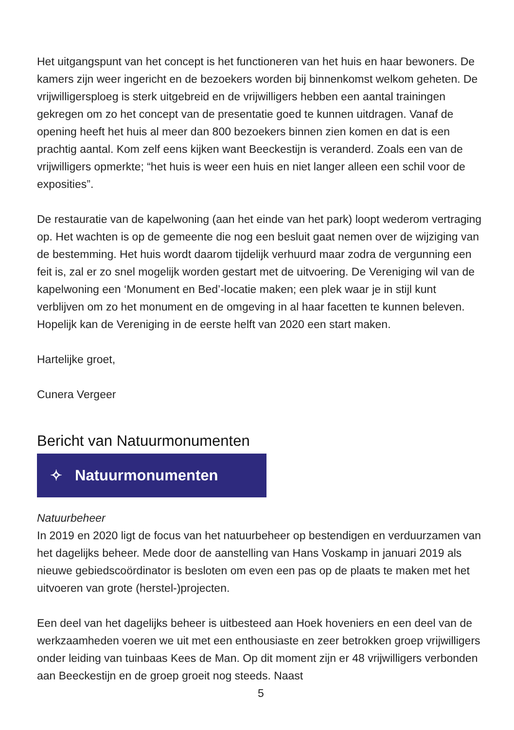Het uitgangspunt van het concept is het functioneren van het huis en haar bewoners. De kamers zijn weer ingericht en de bezoekers worden bij binnenkomst welkom geheten. De vrijwilligersploeg is sterk uitgebreid en de vrijwilligers hebben een aantal trainingen gekregen om zo het concept van de presentatie goed te kunnen uitdragen. Vanaf de opening heeft het huis al meer dan 800 bezoekers binnen zien komen en dat is een prachtig aantal. Kom zelf eens kijken want Beeckestijn is veranderd. Zoals een van de vrijwilligers opmerkte; “het huis is weer een huis en niet langer alleen een schil voor de exposities”.
De restauratie van de kapelwoning (aan het einde van het park) loopt wederom vertraging op. Het wachten is op de gemeente die nog een besluit gaat nemen over de wijziging van de bestemming. Het huis wordt daarom tijdelijk verhuurd maar zodra de vergunning een feit is, zal er zo snel mogelijk worden gestart met de uitvoering. De Vereniging wil van de kapelwoning een ‘Monument en Bed’-locatie maken; een plek waar je in stijl kunt verblijven om zo het monument en de omgeving in al haar facetten te kunnen beleven. Hopelijk kan de Vereniging in de eerste helft van 2020 een start maken.
Hartelijke groet,
Cunera Vergeer
Bericht van Natuurmonumenten
✧ Natuurmonumenten
Natuurbeheer
In 2019 en 2020 ligt de focus van het natuurbeheer op bestendigen en verduurzamen van het dagelijks beheer. Mede door de aanstelling van Hans Voskamp in januari 2019 als nieuwe gebiedscoördinator is besloten om even een pas op de plaats te maken met het uitvoeren van grote (herstel-)projecten.
Een deel van het dagelijks beheer is uitbesteed aan Hoek hoveniers en een deel van de werkzaamheden voeren we uit met een enthousiaste en zeer betrokken groep vrijwilligers onder leiding van tuinbaas Kees de Man. Op dit moment zijn er 48 vrijwilligers verbonden aan Beeckestijn en de groep groeit nog steeds. Naast
5